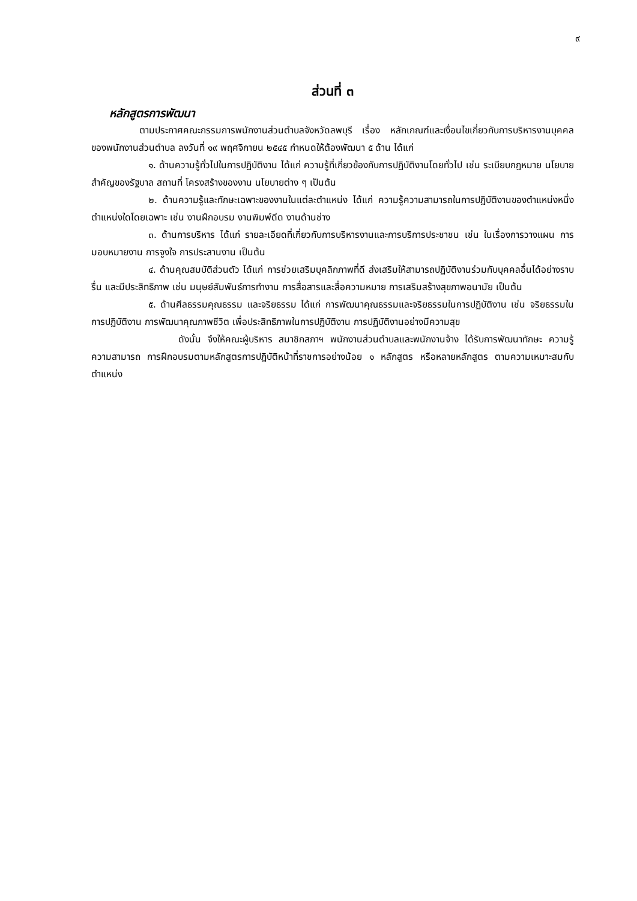๙
ส่วนที่ ๓
หลักสูตรการพัฒนา
ตามประกาศคณะกรรมการพนักงานส่วนตำบลจังหวัดลพบุรี เรื่อง หลักเกณฑ์และเงื่อนไขเกี่ยวกับการบริหารงานบุคคลของพนักงานส่วนตำบล ลงวันที่ ๑๙ พฤศจิกายน ๒๕๔๕ กำหนดให้ต้องพัฒนา ๕ ด้าน ได้แก่
๑. ด้านความรู้ทั่วไปในการปฏิบัติงาน ได้แก่ ความรู้ที่เกี่ยวข้องกับการปฏิบัติงานโดยทั่วไป เช่น ระเบียบกฎหมาย นโยบายสำคัญของรัฐบาล สถานที่ โครงสร้างของงาน นโยบายต่าง ๆ เป็นต้น
๒. ด้านความรู้และทักษะเฉพาะของงานในแต่ละตำแหน่ง ได้แก่ ความรู้ความสามารถในการปฏิบัติงานของตำแหน่งหนึ่งตำแหน่งใดโดยเฉพาะ เช่น งานฝึกอบรม งานพิมพ์ดีด งานด้านช่าง
๓. ด้านการบริหาร ได้แก่ รายละเอียดที่เกี่ยวกับการบริหารงานและการบริการประชาชน เช่น ในเรื่องการวางแผน การมอบหมายงาน การจูงใจ การประสานงาน เป็นต้น
๔. ด้านคุณสมบัติส่วนตัว ได้แก่ การช่วยเสริมบุคลิกภาพที่ดี ส่งเสริมให้สามารถปฏิบัติงานร่วมกับบุคคลอื่นได้อย่างราบรื่น และมีประสิทธิภาพ เช่น มนุษย์สัมพันธ์การทำงาน การสื่อสารและสื่อความหมาย การเสริมสร้างสุขภาพอนามัย เป็นต้น
๕. ด้านศีลธรรมคุณธรรม และจริยธรรม ได้แก่ การพัฒนาคุณธรรมและจริยธรรมในการปฏิบัติงาน เช่น จริยธรรมในการปฏิบัติงาน การพัฒนาคุณภาพชีวิต เพื่อประสิทธิภาพในการปฏิบัติงาน การปฏิบัติงานอย่างมีความสุข
ดังนั้น จึงให้คณะผู้บริหาร สมาชิกสภาฯ พนักงานส่วนตำบลและพนักงานจ้าง ได้รับการพัฒนาทักษะ ความรู้ความสามารถ การฝึกอบรมตามหลักสูตรการปฏิบัติหน้าที่ราชการอย่างน้อย ๑ หลักสูตร หรือหลายหลักสูตร ตามความเหมาะสมกับตำแหน่ง